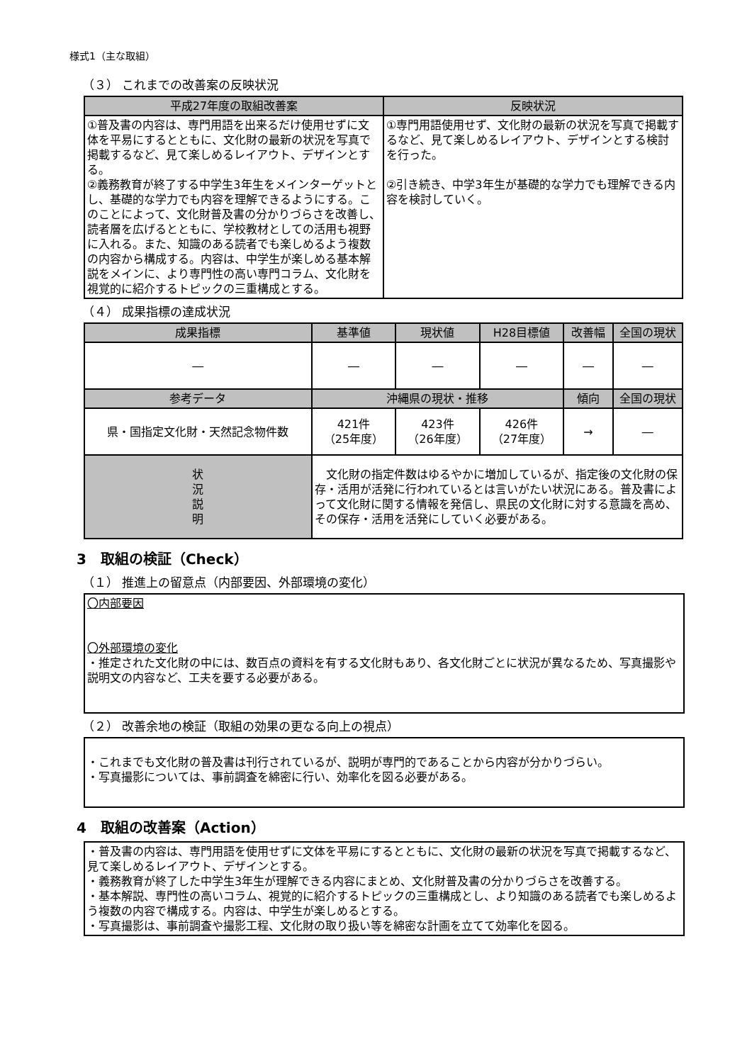様式1（主な取組）
（３） これまでの改善案の反映状況
| 平成27年度の取組改善案 | 反映状況 |
| --- | --- |
| ①普及書の内容は、専門用語を出来るだけ使用せずに文体を平易にするとともに、文化財の最新の状況を写真で掲載するなど、見て楽しめるレイアウト、デザインとする。 ②義務教育が終了する中学生3年生をメインターゲットとし、基礎的な学力でも内容を理解できるようにする。このことによって、文化財普及書の分かりづらさを改善し、読者層を広げるとともに、学校教材としての活用も視野に入れる。また、知識のある読者でも楽しめるよう複数の内容から構成する。内容は、中学生が楽しめる基本解説をメインに、より専門性の高い専門コラム、文化財を視覚的に紹介するトピックの三重構成とする。 | ①専門用語使用せず、文化財の最新の状況を写真で掲載するなど、見て楽しめるレイアウト、デザインとする検討を行った。 ②引き続き、中学3年生が基礎的な学力でも理解できる内容を検討していく。 |
（４） 成果指標の達成状況
| 成果指標 | | 基準値 | 現状値 | H28目標値 | 改善幅 | 全国の現状 |
| --- | --- | --- | --- | --- | --- | --- |
| ― | | ― | ― | ― | ― | ― |
| 参考データ | | 沖縄県の現状・推移 | | | 傾向 | 全国の現状 |
| 県・国指定文化財・天然記念物件数 | | 421件 （25年度） | 423件 （26年度） | 426件 （27年度） | → | ― |
| 状 況 説 明 | 文化財の指定件数はゆるやかに増加しているが、指定後の文化財の保存・活用が活発に行われているとは言いがたい状況にある。普及書によって文化財に関する情報を発信し、県民の文化財に対する意識を高め、その保存・活用を活発にしていく必要がある。 | | | | | |
3　取組の検証（Check）
（１） 推進上の留意点（内部要因、外部環境の変化）
〇内部要因
〇外部環境の変化
・推定された文化財の中には、数百点の資料を有する文化財もあり、各文化財ごとに状況が異なるため、写真撮影や説明文の内容など、工夫を要する必要がある。
（２） 改善余地の検証（取組の効果の更なる向上の視点）
・これまでも文化財の普及書は刊行されているが、説明が専門的であることから内容が分かりづらい。
・写真撮影については、事前調査を綿密に行い、効率化を図る必要がある。
4　取組の改善案（Action）
・普及書の内容は、専門用語を使用せずに文体を平易にするとともに、文化財の最新の状況を写真で掲載するなど、見て楽しめるレイアウト、デザインとする。
・義務教育が終了した中学生3年生が理解できる内容にまとめ、文化財普及書の分かりづらさを改善する。
・基本解説、専門性の高いコラム、視覚的に紹介するトピックの三重構成とし、より知識のある読者でも楽しめるよう複数の内容で構成する。内容は、中学生が楽しめるとする。
・写真撮影は、事前調査や撮影工程、文化財の取り扱い等を綿密な計画を立てて効率化を図る。